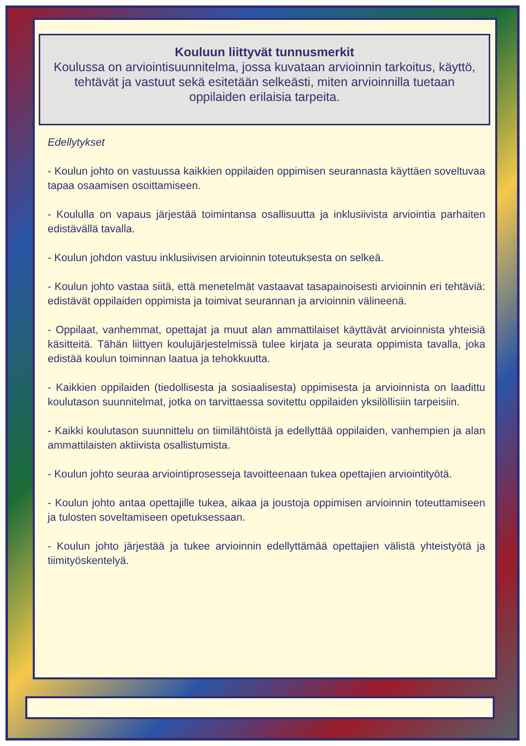Kouluun liittyvät tunnusmerkit
Koulussa on arviointisuunnitelma, jossa kuvataan arvioinnin tarkoitus, käyttö, tehtävät ja vastuut sekä esitetään selkeästi, miten arvioinnilla tuetaan oppilaiden erilaisia tarpeita.
Edellytykset
- Koulun johto on vastuussa kaikkien oppilaiden oppimisen seurannasta käyttäen soveltuvaa tapaa osaamisen osoittamiseen.
- Koululla on vapaus järjestää toimintansa osallisuutta ja inklusiivista arviointia parhaiten edistävällä tavalla.
- Koulun johdon vastuu inklusiivisen arvioinnin toteutuksesta on selkeä.
- Koulun johto vastaa siitä, että menetelmät vastaavat tasapainoisesti arvioinnin eri tehtäviä: edistävät oppilaiden oppimista ja toimivat seurannan ja arvioinnin välineenä.
- Oppilaat, vanhemmat, opettajat ja muut alan ammattilaiset käyttävät arvioinnista yhteisiä käsitteitä. Tähän liittyen koulujärjestelmissä tulee kirjata ja seurata oppimista tavalla, joka edistää koulun toiminnan laatua ja tehokkuutta.
- Kaikkien oppilaiden (tiedollisesta ja sosiaalisesta) oppimisesta ja arvioinnista on laadittu koulutason suunnitelmat, jotka on tarvittaessa sovitettu oppilaiden yksilöllisiin tarpeisiin.
- Kaikki koulutason suunnittelu on tiimilähtöistä ja edellyttää oppilaiden, vanhempien ja alan ammattilaisten aktiivista osallistumista.
- Koulun johto seuraa arviointiprosesseja tavoitteenaan tukea opettajien arviointityötä.
- Koulun johto antaa opettajille tukea, aikaa ja joustoja oppimisen arvioinnin toteuttamiseen ja tulosten soveltamiseen opetuksessaan.
- Koulun johto järjestää ja tukee arvioinnin edellyttämää opettajien välistä yhteistyötä ja tiimityöskentelyä.